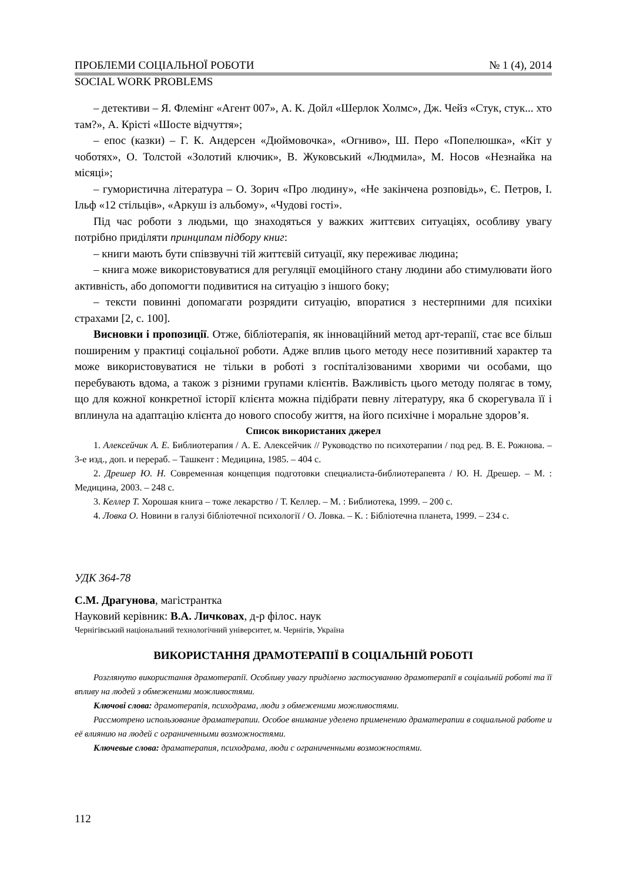ПРОБЛЕМИ СОЦІАЛЬНОЇ РОБОТИ № 1 (4), 2014
SOCIAL WORK PROBLEMS
– детективи – Я. Флемінг «Агент 007», А. К. Дойл «Шерлок Холмс», Дж. Чейз «Стук, стук... хто там?», А. Крісті «Шосте відчуття»;
– епос (казки) – Г. К. Андерсен «Дюймовочка», «Огниво», Ш. Перо «Попелюшка», «Кіт у чоботях», О. Толстой «Золотий ключик», В. Жуковський «Людмила», М. Носов «Незнайка на місяці»;
– гумористична література – О. Зорич «Про людину», «Не закінчена розповідь», Є. Петров, І. Ільф «12 стільців», «Аркуш із альбому», «Чудові гості».
Під час роботи з людьми, що знаходяться у важких життєвих ситуаціях, особливу увагу потрібно приділяти принципам підбору книг:
– книги мають бути співзвучні тій життєвій ситуації, яку переживає людина;
– книга може використовуватися для регуляції емоційного стану людини або стимулювати його активність, або допомогти подивитися на ситуацію з іншого боку;
– тексти повинні допомагати розрядити ситуацію, впоратися з нестерпними для психіки страхами [2, с. 100].
Висновки і пропозиції. Отже, бібліотерапія, як інноваційний метод арт-терапії, стає все більш поширеним у практиці соціальної роботи. Адже вплив цього методу несе позитивний характер та може використовуватися не тільки в роботі з госпіталізованими хворими чи особами, що перебувають вдома, а також з різними групами клієнтів. Важливість цього методу полягає в тому, що для кожної конкретної історії клієнта можна підібрати певну літературу, яка б скорегувала її і вплинула на адаптацію клієнта до нового способу життя, на його психічне і моральне здоров’я.
Список використаних джерел
1. Алексейчик А. Е. Библиотерапия / А. Е. Алексейчик // Руководство по психотерапии / под ред. В. Е. Рожнова. – 3-е изд., доп. и перераб. – Ташкент : Медицина, 1985. – 404 с.
2. Дрешер Ю. Н. Современная концепция подготовки специалиста-библиотерапевта / Ю. Н. Дрешер. – М. : Медицина, 2003. – 248 с.
3. Келлер Т. Хорошая книга – тоже лекарство / Т. Келлер. – М. : Библиотека, 1999. – 200 с.
4. Ловка О. Новини в галузі бібліотечної психології / О. Ловка. – К. : Бібліотечна планета, 1999. – 234 с.
УДК 364-78
С.М. Драгунова, магістрантка
Науковий керівник: В.А. Личковах, д-р філос. наук
Чернігівський національний технологічний університет, м. Чернігів, Україна
ВИКОРИСТАННЯ ДРАМОТЕРАПІЇ В СОЦІАЛЬНІЙ РОБОТІ
Розглянуто використання драмотерапії. Особливу увагу приділено застосуванню драмотерапії в соціальній роботі та її впливу на людей з обмеженими можливостями.
Ключові слова: драмотерапія, психодрама, люди з обмеженими можливостями.
Рассмотрено использование драматерапии. Особое внимание уделено применению драматерапии в социальной работе и её влиянию на людей с ограниченными возможностями.
Ключевые слова: драматерапия, психодрама, люди с ограниченными возможностями.
112